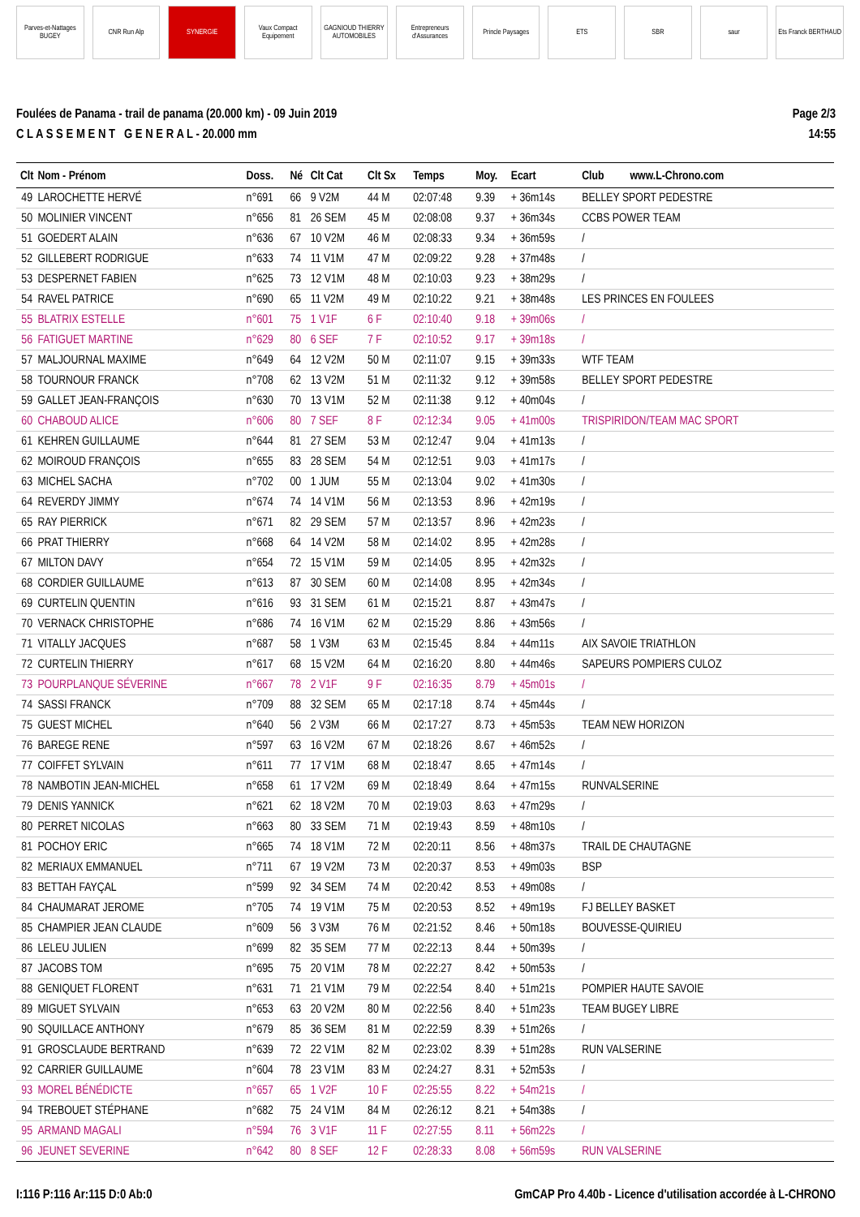Parves-et-Nattages BUGEY CNR Run Alp SYNERGIE Vaux Compact Equipement GAGNIOUD THIERRY AUTOMOBILES Entrepreneurs d'Assurances Princle Paysages ETS SBR saur Ets Franck BERTHAUD
Foulées de Panama - trail de panama (20.000 km) - 09 Juin 2019
C L A S S E M E N T G E N E R A L - 20.000 mm
Page 2/3
14:55
| Clt | Nom - Prénom | Doss. | Né | Clt Cat | Clt Sx | Temps | Moy. | Ecart | Club | www.L-Chrono.com |
| --- | --- | --- | --- | --- | --- | --- | --- | --- | --- | --- |
| 49 | LAROCHETTE HERVÉ | n°691 | 66 | 9 V2M | 44 M | 02:07:48 | 9.39 | + 36m14s | BELLEY SPORT PEDESTRE | |
| 50 | MOLINIER VINCENT | n°656 | 81 | 26 SEM | 45 M | 02:08:08 | 9.37 | + 36m34s | CCBS POWER TEAM | |
| 51 | GOEDERT ALAIN | n°636 | 67 | 10 V2M | 46 M | 02:08:33 | 9.34 | + 36m59s | / | |
| 52 | GILLEBERT RODRIGUE | n°633 | 74 | 11 V1M | 47 M | 02:09:22 | 9.28 | + 37m48s | / | |
| 53 | DESPERNET FABIEN | n°625 | 73 | 12 V1M | 48 M | 02:10:03 | 9.23 | + 38m29s | / | |
| 54 | RAVEL PATRICE | n°690 | 65 | 11 V2M | 49 M | 02:10:22 | 9.21 | + 38m48s | LES PRINCES EN FOULEES | |
| 55 | BLATRIX ESTELLE | n°601 | 75 | 1 V1F | 6 F | 02:10:40 | 9.18 | + 39m06s | / | |
| 56 | FATIGUET MARTINE | n°629 | 80 | 6 SEF | 7 F | 02:10:52 | 9.17 | + 39m18s | / | |
| 57 | MALJOURNAL MAXIME | n°649 | 64 | 12 V2M | 50 M | 02:11:07 | 9.15 | + 39m33s | WTF TEAM | |
| 58 | TOURNOUR FRANCK | n°708 | 62 | 13 V2M | 51 M | 02:11:32 | 9.12 | + 39m58s | BELLEY SPORT PEDESTRE | |
| 59 | GALLET JEAN-FRANÇOIS | n°630 | 70 | 13 V1M | 52 M | 02:11:38 | 9.12 | + 40m04s | / | |
| 60 | CHABOUD ALICE | n°606 | 80 | 7 SEF | 8 F | 02:12:34 | 9.05 | + 41m00s | TRISPIRIDON/TEAM MAC SPORT | |
| 61 | KEHREN GUILLAUME | n°644 | 81 | 27 SEM | 53 M | 02:12:47 | 9.04 | + 41m13s | / | |
| 62 | MOIROUD FRANÇOIS | n°655 | 83 | 28 SEM | 54 M | 02:12:51 | 9.03 | + 41m17s | / | |
| 63 | MICHEL SACHA | n°702 | 00 | 1 JUM | 55 M | 02:13:04 | 9.02 | + 41m30s | / | |
| 64 | REVERDY JIMMY | n°674 | 74 | 14 V1M | 56 M | 02:13:53 | 8.96 | + 42m19s | / | |
| 65 | RAY PIERRICK | n°671 | 82 | 29 SEM | 57 M | 02:13:57 | 8.96 | + 42m23s | / | |
| 66 | PRAT THIERRY | n°668 | 64 | 14 V2M | 58 M | 02:14:02 | 8.95 | + 42m28s | / | |
| 67 | MILTON DAVY | n°654 | 72 | 15 V1M | 59 M | 02:14:05 | 8.95 | + 42m32s | / | |
| 68 | CORDIER GUILLAUME | n°613 | 87 | 30 SEM | 60 M | 02:14:08 | 8.95 | + 42m34s | / | |
| 69 | CURTELIN QUENTIN | n°616 | 93 | 31 SEM | 61 M | 02:15:21 | 8.87 | + 43m47s | / | |
| 70 | VERNACK CHRISTOPHE | n°686 | 74 | 16 V1M | 62 M | 02:15:29 | 8.86 | + 43m56s | / | |
| 71 | VITALLY JACQUES | n°687 | 58 | 1 V3M | 63 M | 02:15:45 | 8.84 | + 44m11s | AIX SAVOIE TRIATHLON | |
| 72 | CURTELIN THIERRY | n°617 | 68 | 15 V2M | 64 M | 02:16:20 | 8.80 | + 44m46s | SAPEURS POMPIERS CULOZ | |
| 73 | POURPLANQUE SÉVERINE | n°667 | 78 | 2 V1F | 9 F | 02:16:35 | 8.79 | + 45m01s | / | |
| 74 | SASSI FRANCK | n°709 | 88 | 32 SEM | 65 M | 02:17:18 | 8.74 | + 45m44s | / | |
| 75 | GUEST MICHEL | n°640 | 56 | 2 V3M | 66 M | 02:17:27 | 8.73 | + 45m53s | TEAM NEW HORIZON | |
| 76 | BAREGE RENE | n°597 | 63 | 16 V2M | 67 M | 02:18:26 | 8.67 | + 46m52s | / | |
| 77 | COIFFET SYLVAIN | n°611 | 77 | 17 V1M | 68 M | 02:18:47 | 8.65 | + 47m14s | / | |
| 78 | NAMBOTIN JEAN-MICHEL | n°658 | 61 | 17 V2M | 69 M | 02:18:49 | 8.64 | + 47m15s | RUNVALSERINE | |
| 79 | DENIS YANNICK | n°621 | 62 | 18 V2M | 70 M | 02:19:03 | 8.63 | + 47m29s | / | |
| 80 | PERRET NICOLAS | n°663 | 80 | 33 SEM | 71 M | 02:19:43 | 8.59 | + 48m10s | / | |
| 81 | POCHOY ERIC | n°665 | 74 | 18 V1M | 72 M | 02:20:11 | 8.56 | + 48m37s | TRAIL DE CHAUTAGNE | |
| 82 | MERIAUX EMMANUEL | n°711 | 67 | 19 V2M | 73 M | 02:20:37 | 8.53 | + 49m03s | BSP | |
| 83 | BETTAH FAYÇAL | n°599 | 92 | 34 SEM | 74 M | 02:20:42 | 8.53 | + 49m08s | / | |
| 84 | CHAUMARAT JEROME | n°705 | 74 | 19 V1M | 75 M | 02:20:53 | 8.52 | + 49m19s | FJ BELLEY BASKET | |
| 85 | CHAMPIER JEAN CLAUDE | n°609 | 56 | 3 V3M | 76 M | 02:21:52 | 8.46 | + 50m18s | BOUVESSE-QUIRIEU | |
| 86 | LELEU JULIEN | n°699 | 82 | 35 SEM | 77 M | 02:22:13 | 8.44 | + 50m39s | / | |
| 87 | JACOBS TOM | n°695 | 75 | 20 V1M | 78 M | 02:22:27 | 8.42 | + 50m53s | / | |
| 88 | GENIQUET FLORENT | n°631 | 71 | 21 V1M | 79 M | 02:22:54 | 8.40 | + 51m21s | POMPIER HAUTE SAVOIE | |
| 89 | MIGUET SYLVAIN | n°653 | 63 | 20 V2M | 80 M | 02:22:56 | 8.40 | + 51m23s | TEAM BUGEY LIBRE | |
| 90 | SQUILLACE ANTHONY | n°679 | 85 | 36 SEM | 81 M | 02:22:59 | 8.39 | + 51m26s | / | |
| 91 | GROSCLAUDE BERTRAND | n°639 | 72 | 22 V1M | 82 M | 02:23:02 | 8.39 | + 51m28s | RUN VALSERINE | |
| 92 | CARRIER GUILLAUME | n°604 | 78 | 23 V1M | 83 M | 02:24:27 | 8.31 | + 52m53s | / | |
| 93 | MOREL BÉNÉDICTE | n°657 | 65 | 1 V2F | 10 F | 02:25:55 | 8.22 | + 54m21s | / | |
| 94 | TREBOUET STÉPHANE | n°682 | 75 | 24 V1M | 84 M | 02:26:12 | 8.21 | + 54m38s | / | |
| 95 | ARMAND MAGALI | n°594 | 76 | 3 V1F | 11 F | 02:27:55 | 8.11 | + 56m22s | / | |
| 96 | JEUNET SEVERINE | n°642 | 80 | 8 SEF | 12 F | 02:28:33 | 8.08 | + 56m59s | RUN VALSERINE | |
I:116 P:116 Ar:115 D:0 Ab:0 GmCAP Pro 4.40b - Licence d'utilisation accordée à L-CHRONO